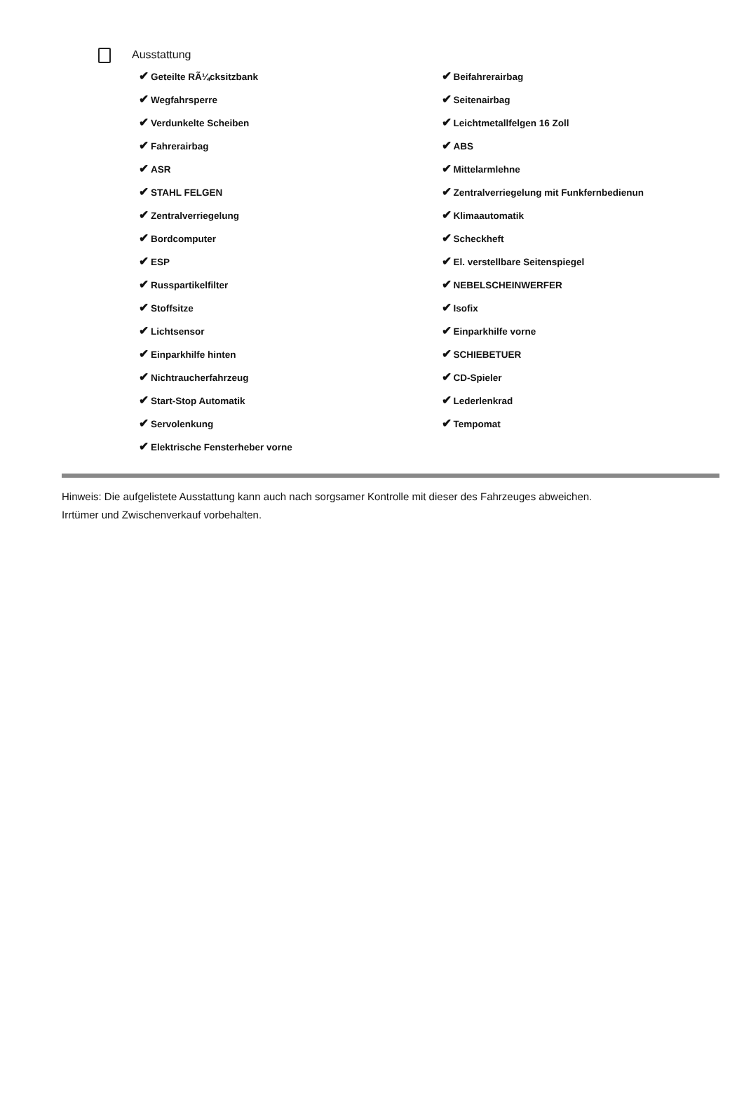Ausstattung
✔ Geteilte RÃ¼cksitzbank
✔ Wegfahrsperre
✔ Verdunkelte Scheiben
✔ Fahrerairbag
✔ ASR
✔ STAHL FELGEN
✔ Zentralverriegelung
✔ Bordcomputer
✔ ESP
✔ Russpartikelfilter
✔ Stoffsitze
✔ Lichtsensor
✔ Einparkhilfe hinten
✔ Nichtraucherfahrzeug
✔ Start-Stop Automatik
✔ Servolenkung
✔ Elektrische Fensterheber vorne
✔ Beifahrerairbag
✔ Seitenairbag
✔ Leichtmetallfelgen 16 Zoll
✔ ABS
✔ Mittelarmlehne
✔ Zentralverriegelung mit Funkfernbedienun
✔ Klimaautomatik
✔ Scheckheft
✔ El. verstellbare Seitenspiegel
✔ NEBELSCHEINWERFER
✔ Isofix
✔ Einparkhilfe vorne
✔ SCHIEBETUER
✔ CD-Spieler
✔ Lederlenkrad
✔ Tempomat
Hinweis: Die aufgelistete Ausstattung kann auch nach sorgsamer Kontrolle mit dieser des Fahrzeuges abweichen. Irrtümer und Zwischenverkauf vorbehalten.